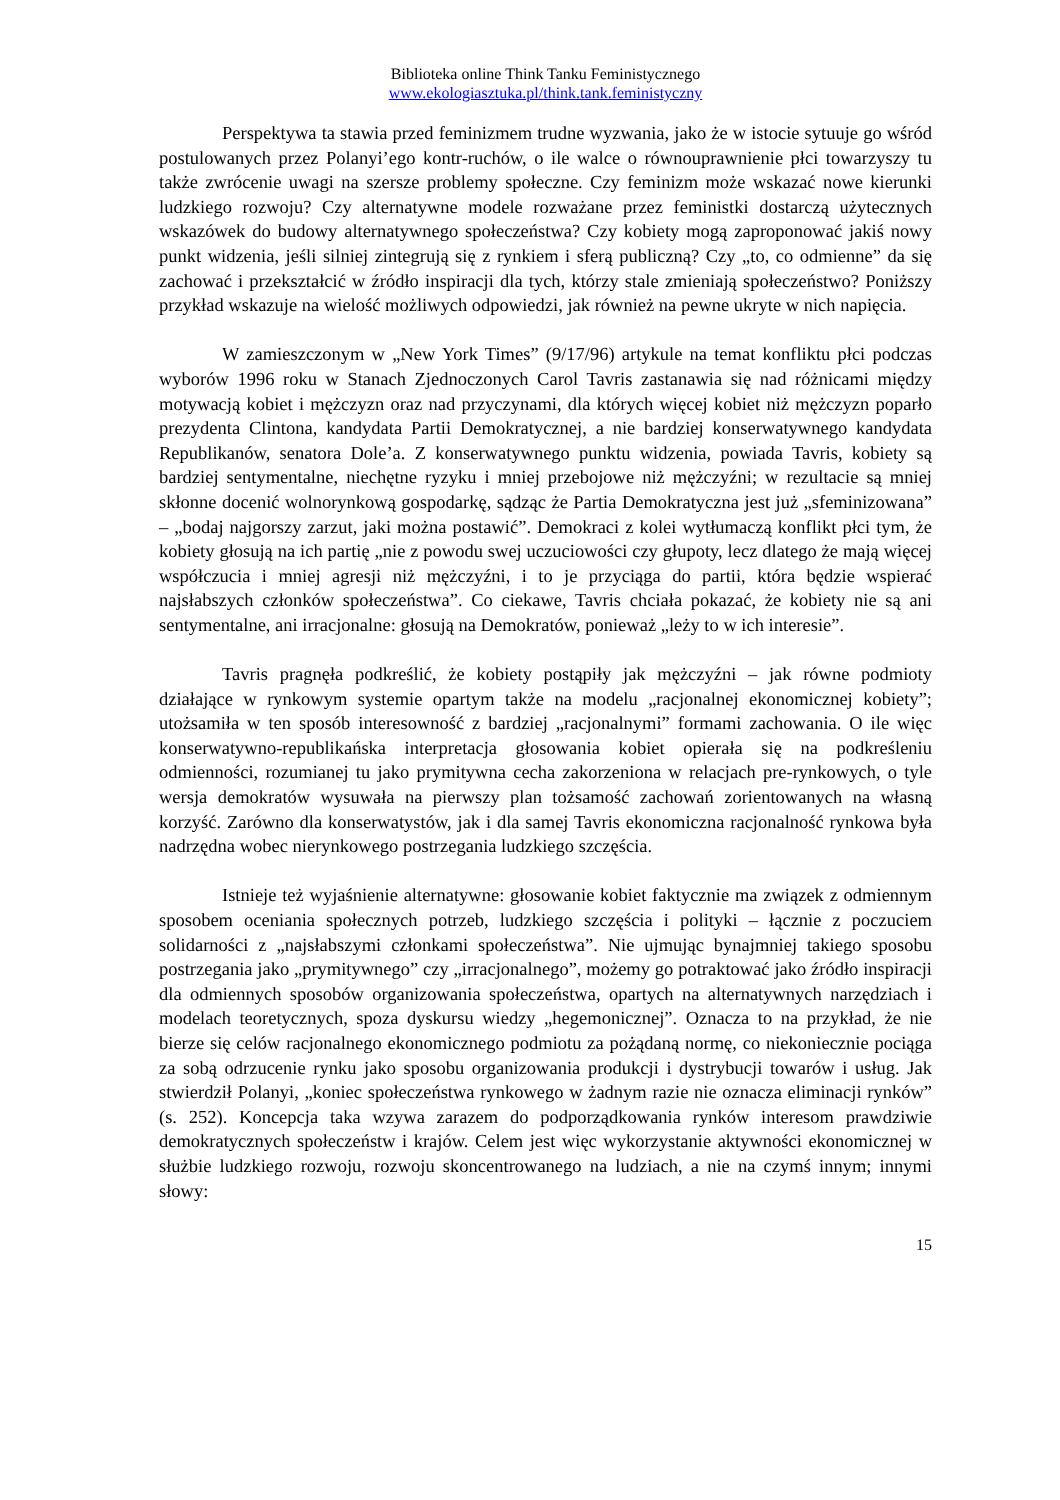Biblioteka online Think Tanku Feministycznego
www.ekologiasztuka.pl/think.tank.feministyczny
Perspektywa ta stawia przed feminizmem trudne wyzwania, jako że w istocie sytuuje go wśród postulowanych przez Polanyi’ego kontr-ruchów, o ile walce o równouprawnienie płci towarzyszy tu także zwrócenie uwagi na szersze problemy społeczne. Czy feminizm może wskazać nowe kierunki ludzkiego rozwoju? Czy alternatywne modele rozważane przez feministki dostarczą użytecznych wskazówek do budowy alternatywnego społeczeństwa? Czy kobiety mogą zaproponować jakiś nowy punkt widzenia, jeśli silniej zintegrują się z rynkiem i sferą publiczną? Czy „to, co odmienne” da się zachować i przekształcić w źródło inspiracji dla tych, którzy stale zmieniają społeczeństwo? Poniższy przykład wskazuje na wielość możliwych odpowiedzi, jak również na pewne ukryte w nich napięcia.
W zamieszczonym w „New York Times” (9/17/96) artykule na temat konfliktu płci podczas wyborów 1996 roku w Stanach Zjednoczonych Carol Tavris zastanawia się nad różnicami między motywacją kobiet i mężczyzn oraz nad przyczynami, dla których więcej kobiet niż mężczyzn poparło prezydenta Clintona, kandydata Partii Demokratycznej, a nie bardziej konserwatywnego kandydata Republikanów, senatora Dole’a. Z konserwatywnego punktu widzenia, powiada Tavris, kobiety są bardziej sentymentalne, niechętne ryzyku i mniej przebojowe niż mężczyźni; w rezultacie są mniej skłonne docenić wolnorynkową gospodarkę, sądząc że Partia Demokratyczna jest już „sfeminizowana” – „bodaj najgorszy zarzut, jaki można postawić”. Demokraci z kolei wytłumaczą konflikt płci tym, że kobiety głosują na ich partię „nie z powodu swej uczuciowości czy głupoty, lecz dlatego że mają więcej współczucia i mniej agresji niż mężczyźni, i to je przyciąga do partii, która będzie wspierać najsłabszych członków społeczeństwa”. Co ciekawe, Tavris chciała pokazać, że kobiety nie są ani sentymentalne, ani irracjonalne: głosują na Demokratów, ponieważ „leży to w ich interesie”.
Tavris pragnęła podkreślić, że kobiety postąpiły jak mężczyźni – jak równe podmioty działające w rynkowym systemie opartym także na modelu „racjonalnej ekonomicznej kobiety”; utożsamiła w ten sposób interesowność z bardziej „racjonalnymi” formami zachowania. O ile więc konserwatywno-republikańska interpretacja głosowania kobiet opierała się na podkreśleniu odmienności, rozumianej tu jako prymitywna cecha zakorzeniona w relacjach pre-rynkowych, o tyle wersja demokratów wysuwała na pierwszy plan tożsamość zachowań zorientowanych na własną korzyść. Zarówno dla konserwatystów, jak i dla samej Tavris ekonomiczna racjonalność rynkowa była nadrzędna wobec nierynkowego postrzegania ludzkiego szczęścia.
Istnieje też wyjaśnienie alternatywne: głosowanie kobiet faktycznie ma związek z odmiennym sposobem oceniania społecznych potrzeb, ludzkiego szczęścia i polityki – łącznie z poczuciem solidarności z „najsłabszymi członkami społeczeństwa”. Nie ujmując bynajmniej takiego sposobu postrzegania jako „prymitywnego” czy „irracjonalnego”, możemy go potraktować jako źródło inspiracji dla odmiennych sposobów organizowania społeczeństwa, opartych na alternatywnych narzędziach i modelach teoretycznych, spoza dyskursu wiedzy „hegemonicznej”. Oznacza to na przykład, że nie bierze się celów racjonalnego ekonomicznego podmiotu za pożądaną normę, co niekoniecznie pociąga za sobą odrzucenie rynku jako sposobu organizowania produkcji i dystrybucji towarów i usług. Jak stwierdził Polanyi, „koniec społeczeństwa rynkowego w żadnym razie nie oznacza eliminacji rynków” (s. 252). Koncepcja taka wzywa zarazem do podporządkowania rynków interesom prawdziwie demokratycznych społeczeństw i krajów. Celem jest więc wykorzystanie aktywności ekonomicznej w służbie ludzkiego rozwoju, rozwoju skoncentrowanego na ludziach, a nie na czymś innym; innymi słowy:
15